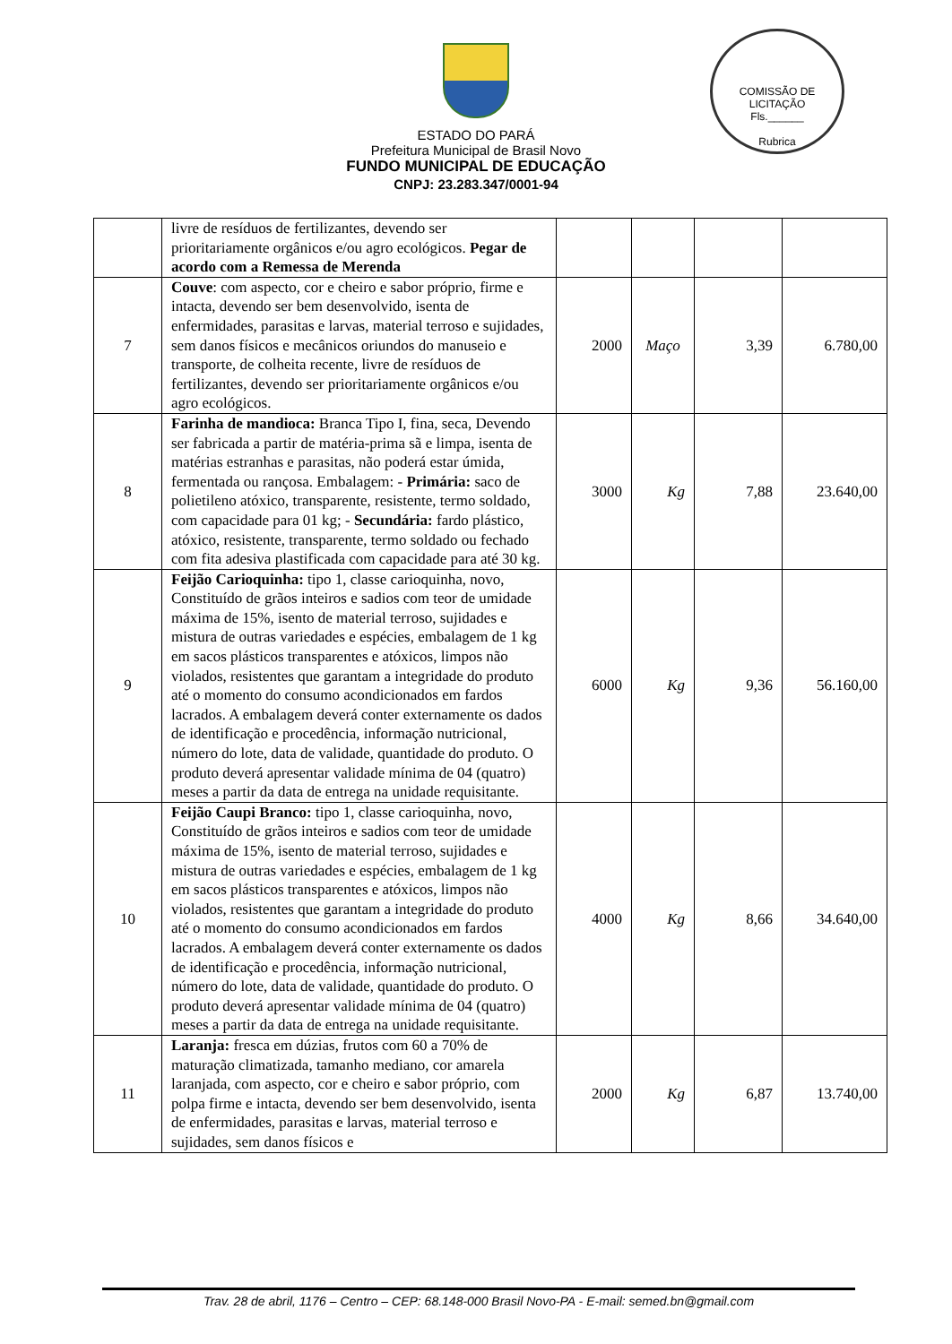ESTADO DO PARÁ
Prefeitura Municipal de Brasil Novo
FUNDO MUNICIPAL DE EDUCAÇÃO
CNPJ: 23.283.347/0001-94
COMISSÃO DE LICITAÇÃO
Fls.______
Rubrica
| | livre de resíduos de fertilizantes, devendo ser prioritariamente orgânicos e/ou agro ecológicos. Pegar de acordo com a Remessa de Merenda | | | | |
| 7 | Couve : com aspecto, cor e cheiro e sabor próprio, firme e intacta, devendo ser bem desenvolvido, isenta de enfermidades, parasitas e larvas, material terroso e sujidades, sem danos físicos e mecânicos oriundos do manuseio e transporte, de colheita recente, livre de resíduos de fertilizantes, devendo ser prioritariamente orgânicos e/ou agro ecológicos. | 2000 | Maço | 3,39 | 6.780,00 |
| 8 | Farinha de mandioca: Branca Tipo I, fina, seca, Devendo ser fabricada a partir de matéria-prima sã e limpa, isenta de matérias estranhas e parasitas, não poderá estar úmida, fermentada ou rançosa. Embalagem: - Primária: saco de polietileno atóxico, transparente, resistente, termo soldado, com capacidade para 01 kg; - Secundária: fardo plástico, atóxico, resistente, transparente, termo soldado ou fechado com fita adesiva plastificada com capacidade para até 30 kg. | 3000 | Kg | 7,88 | 23.640,00 |
| 9 | Feijão Carioquinha: tipo 1, classe carioquinha, novo, Constituído de grãos inteiros e sadios com teor de umidade máxima de 15%, isento de material terroso, sujidades e mistura de outras variedades e espécies, embalagem de 1 kg em sacos plásticos transparentes e atóxicos, limpos não violados, resistentes que garantam a integridade do produto até o momento do consumo acondicionados em fardos lacrados. A embalagem deverá conter externamente os dados de identificação e procedência, informação nutricional, número do lote, data de validade, quantidade do produto. O produto deverá apresentar validade mínima de 04 (quatro) meses a partir da data de entrega na unidade requisitante. | 6000 | Kg | 9,36 | 56.160,00 |
| 10 | Feijão Caupi Branco: tipo 1, classe carioquinha, novo, Constituído de grãos inteiros e sadios com teor de umidade máxima de 15%, isento de material terroso, sujidades e mistura de outras variedades e espécies, embalagem de 1 kg em sacos plásticos transparentes e atóxicos, limpos não violados, resistentes que garantam a integridade do produto até o momento do consumo acondicionados em fardos lacrados. A embalagem deverá conter externamente os dados de identificação e procedência, informação nutricional, número do lote, data de validade, quantidade do produto. O produto deverá apresentar validade mínima de 04 (quatro) meses a partir da data de entrega na unidade requisitante. | 4000 | Kg | 8,66 | 34.640,00 |
| 11 | Laranja: fresca em dúzias, frutos com 60 a 70% de maturação climatizada, tamanho mediano, cor amarela laranjada, com aspecto, cor e cheiro e sabor próprio, com polpa firme e intacta, devendo ser bem desenvolvido, isenta de enfermidades, parasitas e larvas, material terroso e sujidades, sem danos físicos e | 2000 | Kg | 6,87 | 13.740,00 |
Trav. 28 de abril, 1176 – Centro – CEP: 68.148-000 Brasil Novo-PA - E-mail: semed.bn@gmail.com